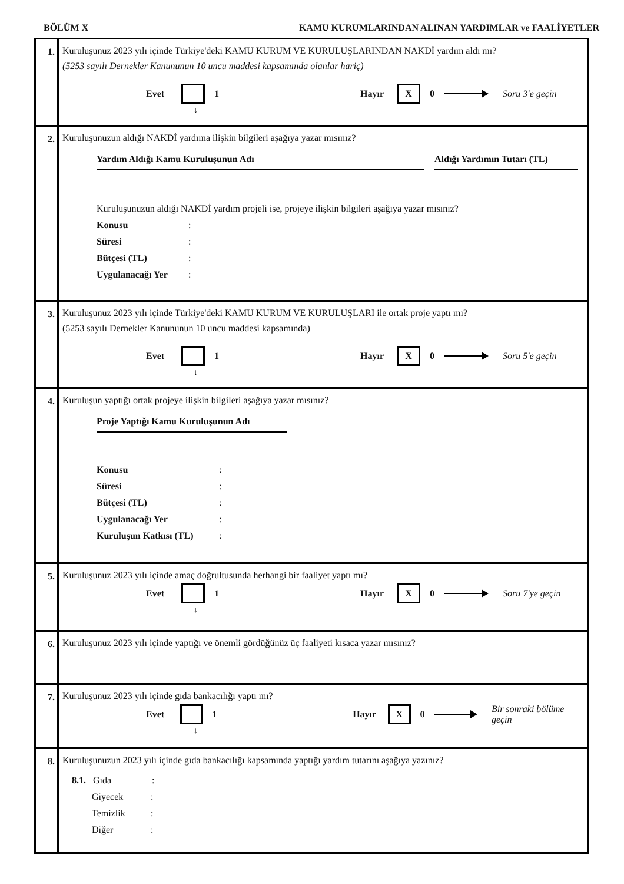BÖLÜM X KAMU KURUMLARINDAN ALINAN YARDIMLAR ve FAALİYETLER
| 1. | Kuruluşunuz 2023 yılı içinde Türkiye'deki KAMU KURUM VE KURULUŞLARINDAN NAKDİ yardım aldı mı? (5253 sayılı Dernekler Kanununun 10 uncu maddesi kapsamında olanlar hariç) Evet 1 Hayır X 0 Soru 3'e geçin ↓ |
| 2. | Kuruluşunuzun aldığı NAKDİ yardıma ilişkin bilgileri aşağıya yazar mısınız? Yardım Aldığı Kamu Kuruluşunun Adı Aldığı Yardımın Tutarı (TL) Kuruluşunuzun aldığı NAKDİ yardım projeli ise, projeye ilişkin bilgileri aşağıya yazar mısınız? Konusu : Süresi : Bütçesi (TL) : Uygulanacağı Yer : |
| 3. | Kuruluşunuz 2023 yılı içinde Türkiye'deki KAMU KURUM VE KURULUŞLARI ile ortak proje yaptı mı? (5253 sayılı Dernekler Kanununun 10 uncu maddesi kapsamında) Evet 1 Hayır X 0 Soru 5'e geçin ↓ |
| 4. | Kuruluşun yaptığı ortak projeye ilişkin bilgileri aşağıya yazar mısınız? Proje Yaptığı Kamu Kuruluşunun Adı Konusu : Süresi : Bütçesi (TL) : Uygulanacağı Yer : Kuruluşun Katkısı (TL) : |
| 5. | Kuruluşunuz 2023 yılı içinde amaç doğrultusunda herhangi bir faaliyet yaptı mı? Evet 1 Hayır X 0 Soru 7'ye geçin ↓ |
| 6. | Kuruluşunuz 2023 yılı içinde yaptığı ve önemli gördüğünüz üç faaliyeti kısaca yazar mısınız? |
| 7. | Kuruluşunuz 2023 yılı içinde gıda bankacılığı yaptı mı? Evet 1 Hayır X 0 Bir sonraki bölüme geçin ↓ |
| 8. | Kuruluşunuzun 2023 yılı içinde gıda bankacılığı kapsamında yaptığı yardım tutarını aşağıya yazınız? 8.1. Gıda : Giyecek : Temizlik : Diğer : |